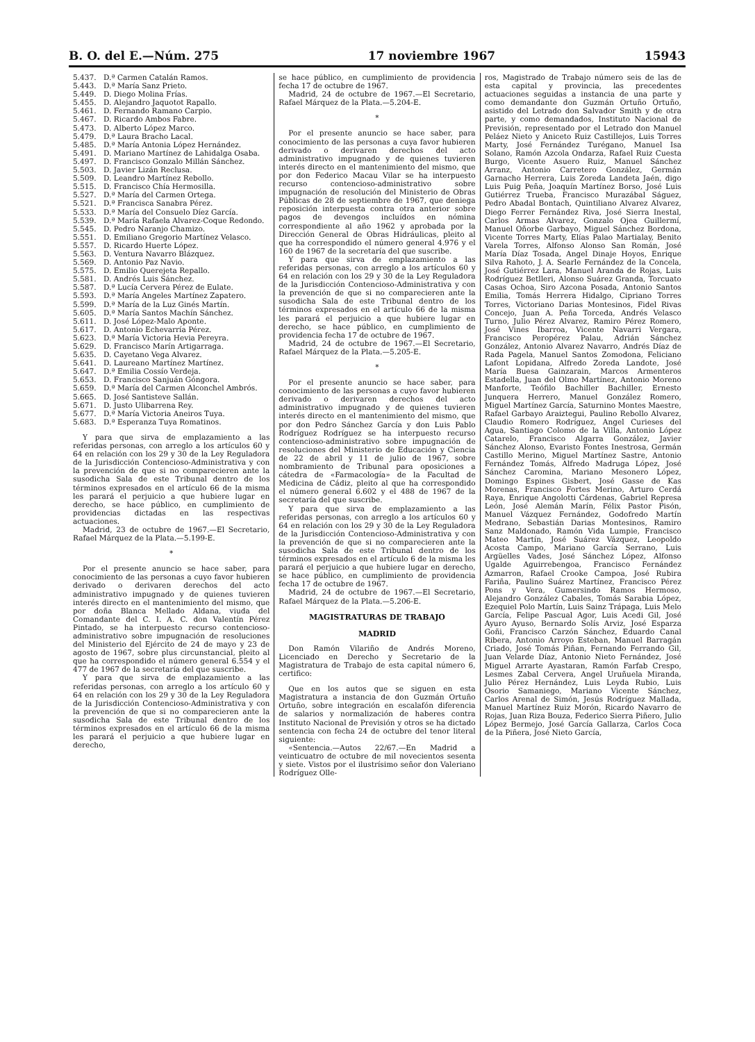B. O. del E.—Núm. 275 17 noviembre 1967 15943
5.437. D.ª Carmen Catalán Ramos.
5.443. D.ª María Sanz Prieto.
5.449. D. Diego Molina Frías.
5.455. D. Alejandro Jaquotot Rapallo.
5.461. D. Fernando Ramano Carpio.
5.467. D. Ricardo Ambos Fabre.
5.473. D. Alberto López Marco.
5.479. D.ª Laura Bracho Lacal.
5.485. D.ª María Antonia López Hernández.
5.491. D. Mariano Martínez de Lahidalga Osaba.
5.497. D. Francisco Gonzalo Millán Sánchez.
5.503. D. Javier Lizán Reclusa.
5.509. D. Leandro Martínez Rebollo.
5.515. D. Francisco Chía Hermosilla.
5.527. D.ª María del Carmen Ortega.
5.521. D.ª Francisca Sanabra Pérez.
5.533. D.ª María del Consuelo Díez García.
5.539. D.ª María Rafaela Alvarez-Coque Redondo.
5.545. D. Pedro Naranjo Chamizo.
5.551. D. Emiliano Gregorio Martínez Velasco.
5.557. D. Ricardo Huerte López.
5.563. D. Ventura Navarro Blázquez.
5.569. D. Antonio Paz Navio.
5.575. D. Emilio Querejeta Repallo.
5.581. D. Andrés Luis Sánchez.
5.587. D.ª Lucía Cervera Pérez de Eulate.
5.593. D.ª María Angeles Martínez Zapatero.
5.599. D.ª María de la Luz Ginés Martín.
5.605. D.ª María Santos Machín Sánchez.
5.611. D. José López-Malo Aponte.
5.617. D. Antonio Echevarría Pérez.
5.623. D.ª María Victoria Hevia Pereyra.
5.629. D. Francisco Marín Artigarraga.
5.635. D. Cayetano Vega Alvarez.
5.641. D. Laureano Martínez Martínez.
5.647. D.ª Emilia Cossío Verdeja.
5.653. D. Francisco Sanjuán Góngora.
5.659. D.ª María del Carmen Alconchel Ambrós.
5.665. D. José Santisteve Sallán.
5.671. D. Justo Ulibarrena Rey.
5.677. D.ª María Victoria Aneiros Tuya.
5.683. D.ª Esperanza Tuya Romatinos.
Y para que sirva de emplazamiento a las referidas personas, con arreglo a los artículos 60 y 64 en relación con los 29 y 30 de la Ley Reguladora de la Jurisdicción Contencioso-Administrativa y con la prevención de que si no comparecieren ante la susodicha Sala de este Tribunal dentro de los términos expresados en el artículo 66 de la misma les parará el perjuicio a que hubiere lugar en derecho, se hace público, en cumplimiento de providencias dictadas en las respectivas actuaciones.
Madrid, 23 de octubre de 1967.—El Secretario, Rafael Márquez de la Plata.—5.199-E.
*
Por el presente anuncio se hace saber, para conocimiento de las personas a cuyo favor hubieren derivado o derivaren derechos del acto administrativo impugnado y de quienes tuvieren interés directo en el mantenimiento del mismo, que por doña Blanca Mellado Aldana, viuda del Comandante del C. I. A. C. don Valentín Pérez Pintado, se ha interpuesto recurso contencioso-administrativo sobre impugnación de resoluciones del Ministerio del Ejército de 24 de mayo y 23 de agosto de 1967, sobre plus circunstancial, pleito al que ha correspondido el número general 6.554 y el 477 de 1967 de la secretaría del que suscribe.
Y para que sirva de emplazamiento a las referidas personas, con arreglo a los artículo 60 y 64 en relación con los 29 y 30 de la Ley Reguladora de la Jurisdicción Contencioso-Administrativa y con la prevención de que si no comparecieren ante la susodicha Sala de este Tribunal dentro de los términos expresados en el artículo 66 de la misma les parará el perjuicio a que hubiere lugar en derecho,
se hace público, en cumplimiento de providencia fecha 17 de octubre de 1967.
Madrid, 24 de octubre de 1967.—El Secretario, Rafael Márquez de la Plata.—5.204-E.
*
Por el presente anuncio se hace saber, para conocimiento de las personas a cuya favor hubieren derivado o derivaren derechos del acto administrativo impugnado y de quienes tuvieren interés directo en el mantenimiento del mismo, que por don Federico Macau Vilar se ha interpuesto recurso contencioso-administrativo sobre impugnación de resolución del Ministerio de Obras Públicas de 28 de septiembre de 1967, que deniega reposición interpuesta contra otra anterior sobre pagos de devengos incluídos en nómina correspondiente al año 1962 y aprobada por la Dirección General de Obras Hidráulicas, pleito al que ha correspondido el número general 4.976 y el 160 de 1967 de la secretaría del que suscribe.
Y para que sirva de emplazamiento a las referidas personas, con arreglo a los artículos 60 y 64 en relación con los 29 y 30 de la Ley Reguladora de la Jurisdicción Contencioso-Administrativa y con la prevención de que si no comparecieren ante la susodicha Sala de este Tribunal dentro de los términos expresados en el artículo 66 de la misma les parará el perjuicio a que hubiere lugar en derecho, se hace público, en cumplimiento de providencia fecha 17 de octubre de 1967.
Madrid, 24 de octubre de 1967.—El Secretario, Rafael Márquez de la Plata.—5.205-E.
*
Por el presente anuncio se hace saber, para conocimiento de las personas a cuyo favor hubieren derivado o derivaren derechos del acto administrativo impugnado y de quienes tuvieren interés directo en el mantenimiento del mismo, que por don Pedro Sánchez García y don Luis Pablo Rodríguez Rodríguez se ha interpuesto recurso contencioso-administrativo sobre impugnación de resoluciones del Ministerio de Educación y Ciencia de 22 de abril y 11 de julio de 1967, sobre nombramiento de Tribunal para oposiciones a cátedra de «Farmacología» de la Facultad de Medicina de Cádiz, pleito al que ha correspondido el número general 6.602 y el 488 de 1967 de la secretaría del que suscribe.
Y para que sirva de emplazamiento a las referidas personas, con arreglo a los artículos 60 y 64 en relación con los 29 y 30 de la Ley Reguladora de la Jurisdicción Contencioso-Administrativa y con la prevención de que si no comparecieren ante la susodicha Sala de este Tribunal dentro de los términos expresados en el artículo 6 de la misma les parará el perjuicio a que hubiere lugar en derecho, se hace público, en cumplimiento de providencia fecha 17 de octubre de 1967.
Madrid, 24 de octubre de 1967.—El Secretario, Rafael Márquez de la Plata.—5.206-E.
MAGISTRATURAS DE TRABAJO
MADRID
Don Ramón Vilariño de Andrés Moreno, Licenciado en Derecho y Secretario de la Magistratura de Trabajo de esta capital número 6, certifico:
Que en los autos que se siguen en esta Magistratura a instancia de don Guzmán Ortuño Ortuño, sobre integración en escalafón diferencia de salarios y normalización de haberes contra Instituto Nacional de Previsión y otros se ha dictado sentencia con fecha 24 de octubre del tenor literal siguiente:
«Sentencia.—Autos 22/67.—En Madrid a veinticuatro de octubre de mil novecientos sesenta y siete. Vistos por el ilustrísimo señor don Valeriano Rodríguez Olle-
ros, Magistrado de Trabajo número seis de las de esta capital y provincia, las precedentes actuaciones seguidas a instancia de una parte y como demandante don Guzmán Ortuño Ortuño, asistido del Letrado don Salvador Smith y de otra parte, y como demandados, Instituto Nacional de Previsión, representado por el Letrado don Manuel Peláez Nieto y Aniceto Ruiz Castillejos, Luis Torres Marty, José Fernández Turégano, Manuel Isa Solano, Ramón Azcola Ondarza, Rafael Ruiz Cuesta Burgo, Vicente Asuero Ruiz, Manuel Sánchez Arranz, Antonio Carretero González, Germán Garnacho Herrera, Luis Zoreda Landeta Jaén, digo Luis Puig Peña, Joaquín Martínez Borso, José Luis Gutiérrez Trueba, Francisco Murazábal Ságuez, Pedro Abadal Bontach, Quintiliano Alvarez Alvarez, Diego Ferrer Fernández Riva, José Sierra Inestal, Carlos Armas Alvarez, Gonzalo Ojea Guillermí, Manuel Oñorbe Garbayo, Miguel Sánchez Bordona, Vicente Torres Marty, Elías Palao Martialay, Benito Varela Torres, Alfonso Alonso San Román, José María Díaz Tosada, Angel Dinaje Hoyos, Enrique Silva Rahoto, J. A. Searle Fernández de la Concela, José Gutiérrez Lara, Manuel Aranda de Rojas, Luis Rodríguez Betlleri, Alonso Suárez Granda, Torcuato Casas Ochoa, Siro Azcona Posada, Antonio Santos Emilia, Tomás Herrera Hidalgo, Cipriano Torres Torres, Victoriano Darias Montesinos, Fidel Rivas Concejo, Juan A. Peña Torceda, Andrés Velasco Turno, Julio Pérez Alvarez, Ramiro Pérez Romero, José Vines Ibarroa, Vicente Navarri Vergara, Francisco Peropérez Palau, Adrián Sánchez González, Antonio Alvarez Navarro, Andrés Díaz de Rada Pagela, Manuel Santos Zomodona, Feliciano Lafont Lopidana, Alfredo Zoreda Landote, José María Buesa Gainzarain, Marcos Armenteros Estadella, Juan del Olmo Martínez, Antonio Moreno Manforte, Teófilo Bachiller Bachiller, Ernesto Junquera Herrero, Manuel González Romero, Miguel Martínez García, Saturnino Montes Maestre, Rafael Garbayo Araiztegui, Paulino Rebollo Alvarez, Claudio Romero Rodríguez, Angel Curieses del Agua, Santiago Colomo de la Villa, Antonio López Catarelo, Francisco Algarra González, Javier Sánchez Alonso, Evaristo Fontes Inestrosa, Germán Castillo Merino, Miguel Martínez Sastre, Antonio Fernández Tomás, Alfredo Madruga López, José Sánchez Caromina, Mariano Mesonero López, Domingo Espines Gisbert, José Gasse de Kas Morenas, Francisco Fortes Merino, Arturo Cerdá Raya, Enrique Angolotti Cárdenas, Gabriel Represa León, José Alemán Marín, Félix Pastor Pisón, Manuel Vázquez Fernández, Godofredo Martín Medrano, Sebastián Darias Montesinos, Ramiro Sanz Maldonado, Ramón Vida Lumpie, Francisco Mateo Martín, José Suárez Vázquez, Leopoldo Acosta Campo, Mariano García Serrano, Luis Argüelles Vades, José Sánchez López, Alfonso Ugalde Aguirrebengoa, Francisco Fernández Azmarron, Rafael Crooke Campoa, José Rubira Fariña, Paulino Suárez Martínez, Francisco Pérez Pons y Vera, Gumersindo Ramos Hermoso, Alejandro González Cabales, Tomás Sarabia López, Ezequiel Polo Martín, Luis Sainz Trápaga, Luis Melo García, Felipe Pascual Agor, Luis Acedi Gil, José Ayuro Ayuso, Bernardo Solís Arviz, José Esparza Goñi, Francisco Carzón Sánchez, Eduardo Canal Ribera, Antonio Arroyo Esteban, Manuel Barragán Criado, José Tomás Piñan, Fernando Ferrando Gil, Juan Velarde Díaz, Antonio Nieto Fernández, José Miguel Arrarte Ayastaran, Ramón Farfab Crespo, Lesmes Zabal Cervera, Angel Uruñuela Miranda, Julio Pérez Hernández, Luis Leyda Rubio, Luis Osorio Samaniego, Mariano Vicente Sánchez, Carlos Arenal de Simón, Jesús Rodríguez Mallada, Manuel Martínez Ruiz Morón, Ricardo Navarro de Rojas, Juan Riza Bouza, Federico Sierra Piñero, Julio López Bermejo, José García Gallarza, Carlos Coca de la Piñera, José Nieto García,